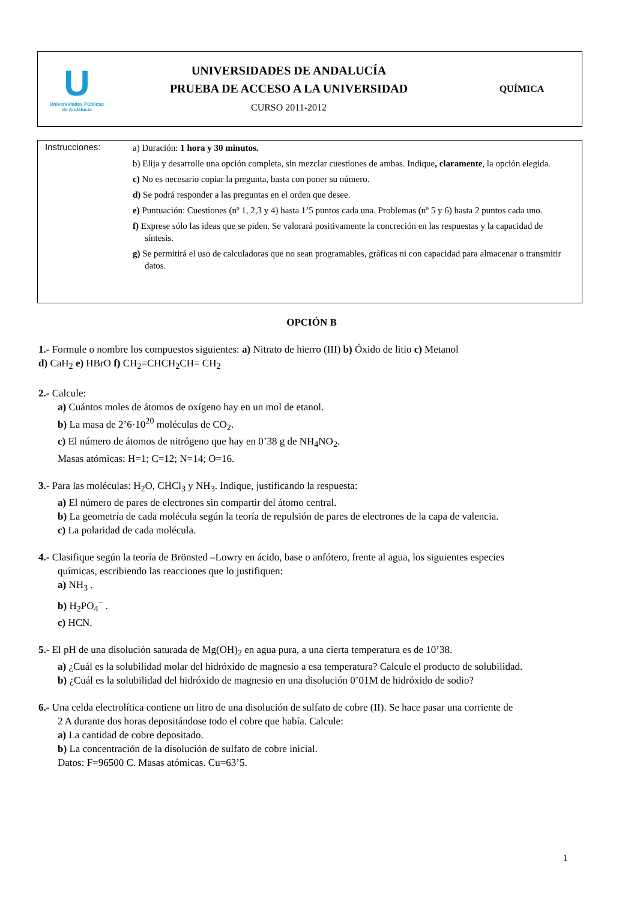U
Universidades Públicas
de Andalucía
UNIVERSIDADES DE ANDALUCÍA
PRUEBA DE ACCESO A LA UNIVERSIDAD
CURSO 2011-2012
QUÍMICA
Instrucciones:
a) Duración: 1 hora y 30 minutos.
b) Elija y desarrolle una opción completa, sin mezclar cuestiones de ambas. Indique, claramente, la opción elegida.
c) No es necesario copiar la pregunta, basta con poner su número.
d) Se podrá responder a las preguntas en el orden que desee.
e) Puntuación: Cuestiones (nº 1, 2,3 y 4) hasta 1’5 puntos cada una. Problemas (nº 5 y 6) hasta 2 puntos cada uno.
f) Exprese sólo las ideas que se piden. Se valorará positivamente la concreción en las respuestas y la capacidad de síntesis.
g) Se permitirá el uso de calculadoras que no sean programables, gráficas ni con capacidad para almacenar o transmitir datos.
OPCIÓN B
1.- Formule o nombre los compuestos siguientes: a) Nitrato de hierro (III) b) Óxido de litio c) Metanol
d) CaH<sub>2</sub> e) HBrO f) CH<sub>2</sub>=CHCH<sub>2</sub>CH= CH<sub>2</sub>
2.- Calcule:
a) Cuántos moles de átomos de oxígeno hay en un mol de etanol.
b) La masa de 2’6·10<sup>20</sup> moléculas de CO<sub>2</sub>.
c) El número de átomos de nitrógeno que hay en 0’38 g de NH<sub>4</sub>NO<sub>2</sub>.
Masas atómicas: H=1; C=12; N=14; O=16.
3.- Para las moléculas: H<sub>2</sub>O, CHCl<sub>3</sub> y NH<sub>3</sub>. Indique, justificando la respuesta:
a) El número de pares de electrones sin compartir del átomo central.
b) La geometría de cada molécula según la teoría de repulsión de pares de electrones de la capa de valencia.
c) La polaridad de cada molécula.
4.- Clasifique según la teoría de Brönsted –Lowry en ácido, base o anfótero, frente al agua, los siguientes especies
químicas, escribiendo las reacciones que lo justifiquen:
a) NH<sub>3</sub> .
b) H<sub>2</sub>PO<sub>4</sub><sup>−</sup> .
c) HCN.
5.- El pH de una disolución saturada de Mg(OH)<sub>2</sub> en agua pura, a una cierta temperatura es de 10’38.
a) ¿Cuál es la solubilidad molar del hidróxido de magnesio a esa temperatura? Calcule el producto de solubilidad.
b) ¿Cuál es la solubilidad del hidróxido de magnesio en una disolución 0’01M de hidróxido de sodio?
6.- Una celda electrolítica contiene un litro de una disolución de sulfato de cobre (II). Se hace pasar una corriente de
2 A durante dos horas depositándose todo el cobre que había. Calcule:
a) La cantidad de cobre depositado.
b) La concentración de la disolución de sulfato de cobre inicial.
Datos: F=96500 C. Masas atómicas. Cu=63’5.
1